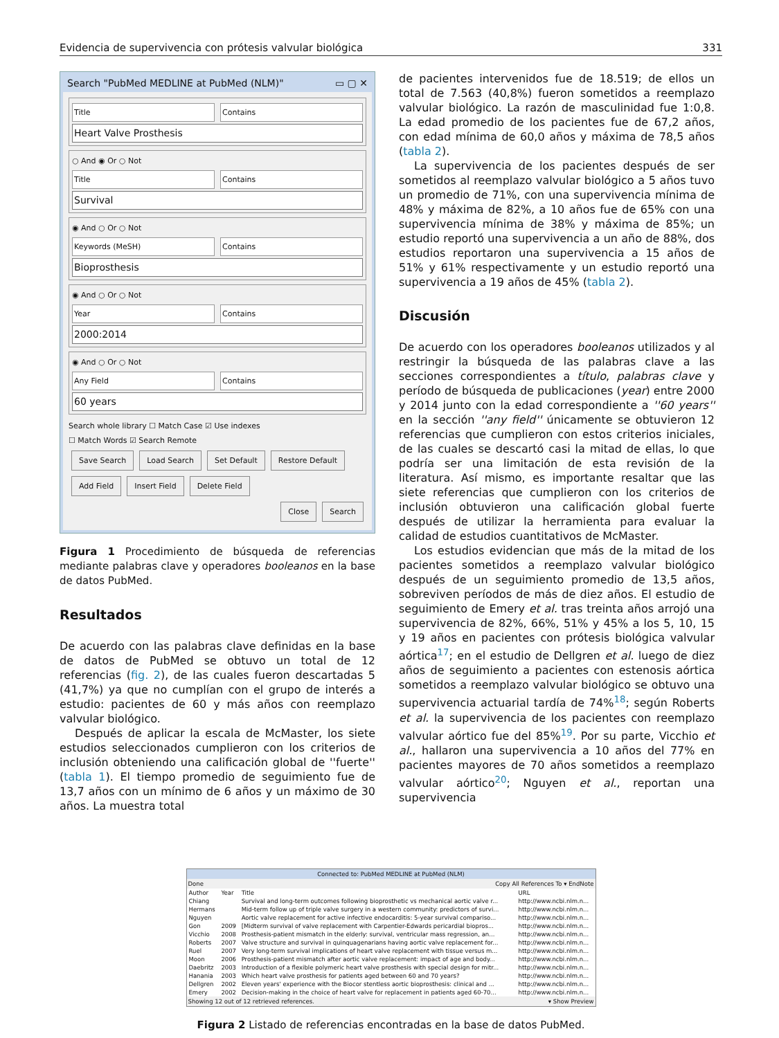Evidencia de supervivencia con prótesis valvular biológica 331
Search "PubMed MEDLINE at PubMed (NLM)" ▭ ▢ ✕
Title Contains
Heart Valve Prosthesis
○ And ◉ Or ○ Not
Title Contains
Survival
◉ And ○ Or ○ Not
Keywords (MeSH) Contains
Bioprosthesis
◉ And ○ Or ○ Not
Year Contains
2000:2014
◉ And ○ Or ○ Not
Any Field Contains
60 years
Search whole library ☐ Match Case ☑ Use indexes
☐ Match Words ☑ Search Remote
Save Search Load Search Set Default Restore Default
Add Field Insert Field Delete Field
Close Search
Figura 1 Procedimiento de búsqueda de referencias mediante palabras clave y operadores booleanos en la base de datos PubMed.
Resultados
De acuerdo con las palabras clave definidas en la base de datos de PubMed se obtuvo un total de 12 referencias (fig. 2), de las cuales fueron descartadas 5 (41,7%) ya que no cumplían con el grupo de interés a estudio: pacientes de 60 y más años con reemplazo valvular biológico.
Después de aplicar la escala de McMaster, los siete estudios seleccionados cumplieron con los criterios de inclusión obteniendo una calificación global de ''fuerte'' (tabla 1). El tiempo promedio de seguimiento fue de 13,7 años con un mínimo de 6 años y un máximo de 30 años. La muestra total
de pacientes intervenidos fue de 18.519; de ellos un total de 7.563 (40,8%) fueron sometidos a reemplazo valvular biológico. La razón de masculinidad fue 1:0,8. La edad promedio de los pacientes fue de 67,2 años, con edad mínima de 60,0 años y máxima de 78,5 años (tabla 2).
La supervivencia de los pacientes después de ser sometidos al reemplazo valvular biológico a 5 años tuvo un promedio de 71%, con una supervivencia mínima de 48% y máxima de 82%, a 10 años fue de 65% con una supervivencia mínima de 38% y máxima de 85%; un estudio reportó una supervivencia a un año de 88%, dos estudios reportaron una supervivencia a 15 años de 51% y 61% respectivamente y un estudio reportó una supervivencia a 19 años de 45% (tabla 2).
Discusión
De acuerdo con los operadores booleanos utilizados y al restringir la búsqueda de las palabras clave a las secciones correspondientes a título, palabras clave y período de búsqueda de publicaciones (year) entre 2000 y 2014 junto con la edad correspondiente a ''60 years'' en la sección ''any field'' únicamente se obtuvieron 12 referencias que cumplieron con estos criterios iniciales, de las cuales se descartó casi la mitad de ellas, lo que podría ser una limitación de esta revisión de la literatura. Así mismo, es importante resaltar que las siete referencias que cumplieron con los criterios de inclusión obtuvieron una calificación global fuerte después de utilizar la herramienta para evaluar la calidad de estudios cuantitativos de McMaster.
Los estudios evidencian que más de la mitad de los pacientes sometidos a reemplazo valvular biológico después de un seguimiento promedio de 13,5 años, sobreviven períodos de más de diez años. El estudio de seguimiento de Emery et al. tras treinta años arrojó una supervivencia de 82%, 66%, 51% y 45% a los 5, 10, 15 y 19 años en pacientes con prótesis biológica valvular aórtica<sup>17</sup>; en el estudio de Dellgren et al. luego de diez años de seguimiento a pacientes con estenosis aórtica sometidos a reemplazo valvular biológico se obtuvo una supervivencia actuarial tardía de 74%<sup>18</sup>; según Roberts et al. la supervivencia de los pacientes con reemplazo valvular aórtico fue del 85%<sup>19</sup>. Por su parte, Vicchio et al., hallaron una supervivencia a 10 años del 77% en pacientes mayores de 70 años sometidos a reemplazo valvular aórtico<sup>20</sup>; Nguyen et al., reportan una supervivencia
Connected to: PubMed MEDLINE at PubMed (NLM)
Done Copy All References To ▾ EndNote
| Author | Year | Title | URL |
| --- | --- | --- | --- |
| Chiang | | Survival and long-term outcomes following bioprosthetic vs mechanical aortic valve r... | http://www.ncbi.nlm.n... |
| Hermans | | Mid-term follow up of triple valve surgery in a western community: predictors of survi... | http://www.ncbi.nlm.n... |
| Nguyen | | Aortic valve replacement for active infective endocarditis: 5-year survival compariso... | http://www.ncbi.nlm.n... |
| Gon | 2009 | [Midterm survival of valve replacement with Carpentier-Edwards pericardial biopros... | http://www.ncbi.nlm.n... |
| Vicchio | 2008 | Prosthesis-patient mismatch in the elderly: survival, ventricular mass regression, an... | http://www.ncbi.nlm.n... |
| Roberts | 2007 | Valve structure and survival in quinquagenarians having aortic valve replacement for... | http://www.ncbi.nlm.n... |
| Ruel | 2007 | Very long-term survival implications of heart valve replacement with tissue versus m... | http://www.ncbi.nlm.n... |
| Moon | 2006 | Prosthesis-patient mismatch after aortic valve replacement: impact of age and body... | http://www.ncbi.nlm.n... |
| Daebritz | 2003 | Introduction of a flexible polymeric heart valve prosthesis with special design for mitr... | http://www.ncbi.nlm.n... |
| Hanania | 2003 | Which heart valve prosthesis for patients aged between 60 and 70 years? | http://www.ncbi.nlm.n... |
| Dellgren | 2002 | Eleven years' experience with the Biocor stentless aortic bioprosthesis: clinical and ... | http://www.ncbi.nlm.n... |
| Emery | 2002 | Decision-making in the choice of heart valve for replacement in patients aged 60-70... | http://www.ncbi.nlm.n... |
Showing 12 out of 12 retrieved references. ▾ Show Preview
Figura 2 Listado de referencias encontradas en la base de datos PubMed.